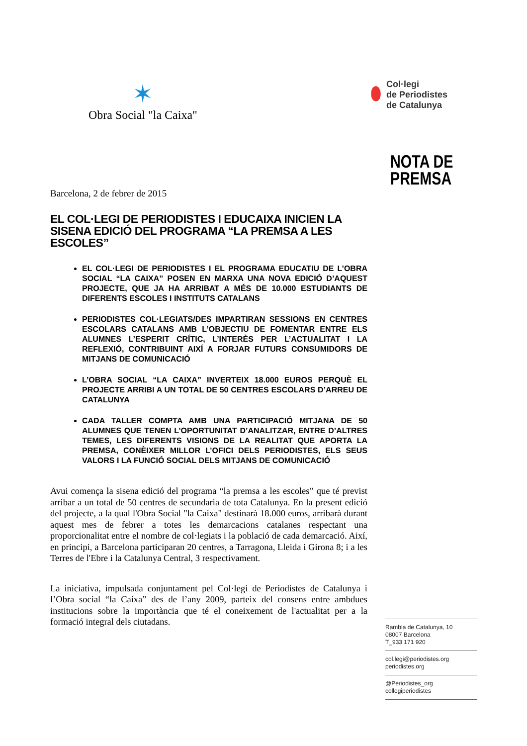✶
Obra Social "la Caixa"
⬮
Col·legi
de Periodistes
de Catalunya
NOTA DE
PREMSA
Barcelona, 2 de febrer de 2015
EL COL·LEGI DE PERIODISTES I EDUCAIXA INICIEN LA SISENA EDICIÓ DEL PROGRAMA “LA PREMSA A LES ESCOLES”
EL COL·LEGI DE PERIODISTES I EL PROGRAMA EDUCATIU DE L’OBRA SOCIAL “LA CAIXA” POSEN EN MARXA UNA NOVA EDICIÓ D’AQUEST PROJECTE, QUE JA HA ARRIBAT A MÉS DE 10.000 ESTUDIANTS DE DIFERENTS ESCOLES I INSTITUTS CATALANS
PERIODISTES COL·LEGIATS/DES IMPARTIRAN SESSIONS EN CENTRES ESCOLARS CATALANS AMB L’OBJECTIU DE FOMENTAR ENTRE ELS ALUMNES L’ESPERIT CRÍTIC, L’INTERÈS PER L’ACTUALITAT I LA REFLEXIÓ, CONTRIBUINT AIXÍ A FORJAR FUTURS CONSUMIDORS DE MITJANS DE COMUNICACIÓ
L’OBRA SOCIAL “LA CAIXA” INVERTEIX 18.000 EUROS PERQUÈ EL PROJECTE ARRIBI A UN TOTAL DE 50 CENTRES ESCOLARS D’ARREU DE CATALUNYA
CADA TALLER COMPTA AMB UNA PARTICIPACIÓ MITJANA DE 50 ALUMNES QUE TENEN L’OPORTUNITAT D’ANALITZAR, ENTRE D’ALTRES TEMES, LES DIFERENTS VISIONS DE LA REALITAT QUE APORTA LA PREMSA, CONÈIXER MILLOR L’OFICI DELS PERIODISTES, ELS SEUS VALORS I LA FUNCIÓ SOCIAL DELS MITJANS DE COMUNICACIÓ
Avui comença la sisena edició del programa “la premsa a les escoles” que té previst arribar a un total de 50 centres de secundaria de tota Catalunya. En la present edició del projecte, a la qual l'Obra Social "la Caixa" destinarà 18.000 euros, arribarà durant aquest mes de febrer a totes les demarcacions catalanes respectant una proporcionalitat entre el nombre de col·legiats i la població de cada demarcació. Així, en principi, a Barcelona participaran 20 centres, a Tarragona, Lleida i Girona 8; i a les Terres de l'Ebre i la Catalunya Central, 3 respectivament.
La iniciativa, impulsada conjuntament pel Col·legi de Periodistes de Catalunya i l’Obra social “la Caixa” des de l’any 2009, parteix del consens entre ambdues institucions sobre la importància que té el coneixement de l'actualitat per a la formació integral dels ciutadans.
Rambla de Catalunya, 10
08007 Barcelona
T_933 171 920
col.legi@periodistes.org
periodistes.org
@Periodistes_org
collegiperiodistes